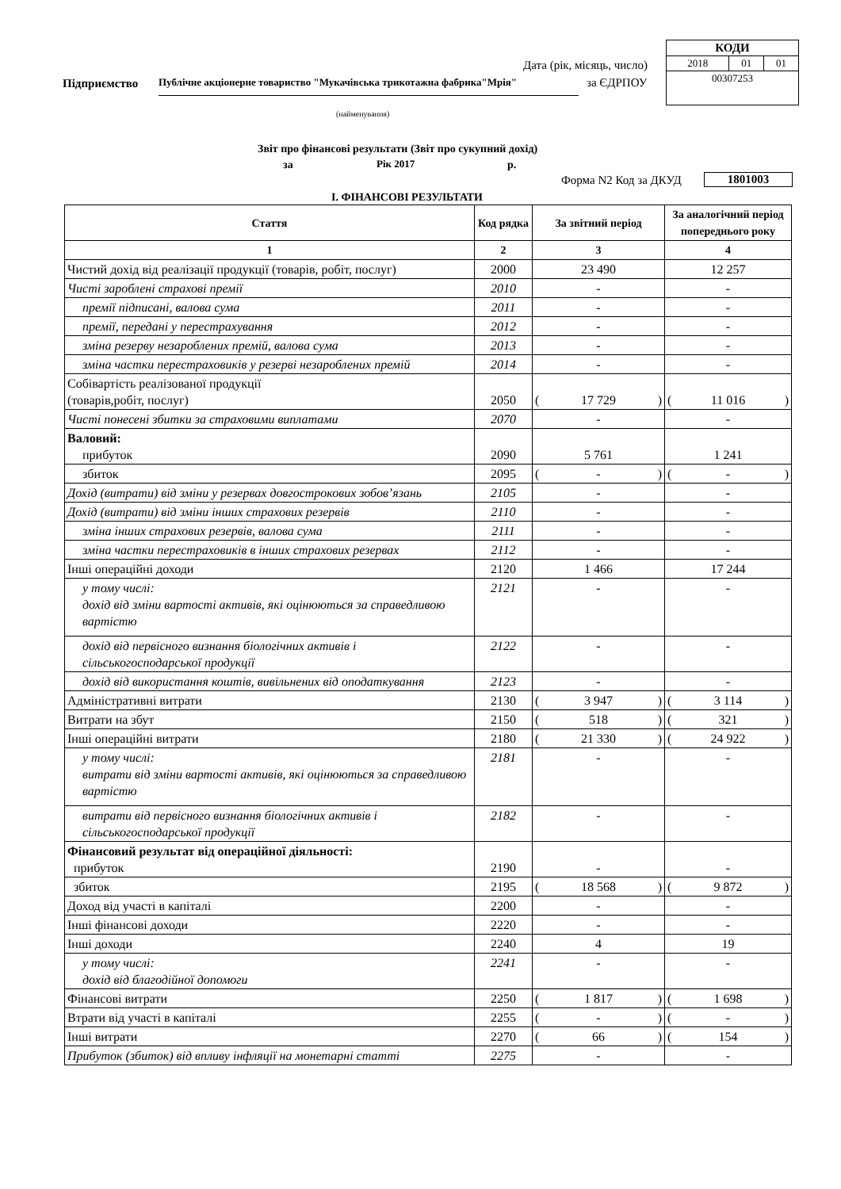| КОДИ | | |
| 2018 | 01 | 01 |
| 00307253 | | |
Дата (рік, місяць, число)
за ЄДРПОУ
Підприємство
Публічне акціонерне товариство "Мукачівська трикотажна фабрика"Мрія"
(найменування)
Звіт про фінансові результати (Звіт про сукупний дохід)
за Рік 2017 р.
Форма N2 Код за ДКУД 1801003
I. ФІНАНСОВІ РЕЗУЛЬТАТИ
| Стаття | Код рядка | За звітний період | За аналогічний період попереднього року |
| --- | --- | --- | --- |
| 1 | 2 | 3 | 4 |
| Чистий дохід від реалізації продукції (товарів, робіт, послуг) | 2000 | 23 490 | 12 257 |
| Чисті зароблені страхові премії | 2010 | - | - |
| премії підписані, валова сума | 2011 | - | - |
| премії, передані у перестрахування | 2012 | - | - |
| зміна резерву незароблених премій, валова сума | 2013 | - | - |
| зміна частки перестраховиків у резерві незароблених премій | 2014 | - | - |
| Собівартість реалізованої продукції (товарів,робіт, послуг) | 2050 | ( 17 729 ) | ( 11 016 ) |
| Чисті понесені збитки за страховими виплатами | 2070 | - | - |
| Валовий: прибуток | 2090 | 5 761 | 1 241 |
| збиток | 2095 | ( - ) | ( - ) |
| Дохід (витрати) від зміни у резервах довгострокових зобов’язань | 2105 | - | - |
| Дохід (витрати) від зміни інших страхових резервів | 2110 | - | - |
| зміна інших страхових резервів, валова сума | 2111 | - | - |
| зміна частки перестраховиків в інших страхових резервах | 2112 | - | - |
| Інші операційні доходи | 2120 | 1 466 | 17 244 |
| у тому числі: дохід від зміни вартості активів, які оцінюються за справедливою вартістю | 2121 | - | - |
| дохід від первісного визнання біологічних активів і сільськогосподарської продукції | 2122 | - | - |
| дохід від використання коштів, вивільнених від оподаткування | 2123 | - | - |
| Адміністративні витрати | 2130 | ( 3 947 ) | ( 3 114 ) |
| Витрати на збут | 2150 | ( 518 ) | ( 321 ) |
| Інші операційні витрати | 2180 | ( 21 330 ) | ( 24 922 ) |
| у тому числі: витрати від зміни вартості активів, які оцінюються за справедливою вартістю | 2181 | - | - |
| витрати від первісного визнання біологічних активів і сільськогосподарської продукції | 2182 | - | - |
| Фінансовий результат від операційної діяльності: прибуток | 2190 | - | - |
| збиток | 2195 | ( 18 568 ) | ( 9 872 ) |
| Доход від участі в капіталі | 2200 | - | - |
| Інші фінансові доходи | 2220 | - | - |
| Інші доходи | 2240 | 4 | 19 |
| у тому числі: дохід від благодійної допомоги | 2241 | - | - |
| Фінансові витрати | 2250 | ( 1 817 ) | ( 1 698 ) |
| Втрати від участі в капіталі | 2255 | ( - ) | ( - ) |
| Інші витрати | 2270 | ( 66 ) | ( 154 ) |
| Прибуток (збиток) від впливу інфляції на монетарні статті | 2275 | - | - |